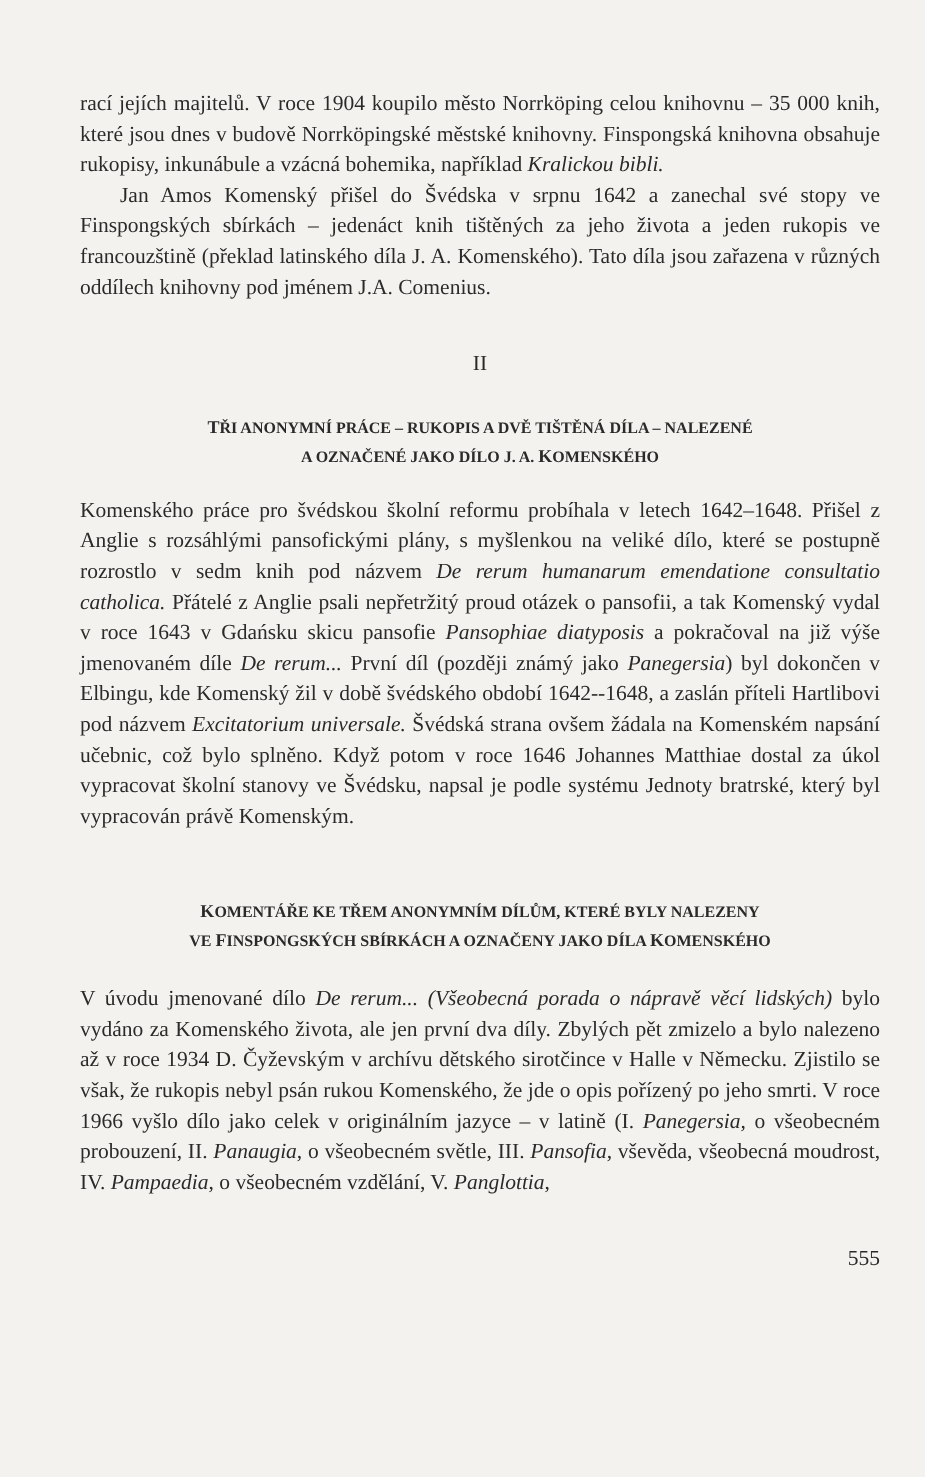rací jejích majitelů. V roce 1904 koupilo město Norrköping celou knihovnu – 35 000 knih, které jsou dnes v budově Norrköpingské městské knihovny. Finspongská knihovna obsahuje rukopisy, inkunábule a vzácná bohemika, například Kralickou bibli.
Jan Amos Komenský přišel do Švédska v srpnu 1642 a zanechal své stopy ve Finspongských sbírkách – jedenáct knih tištěných za jeho života a jeden rukopis ve francouzštině (překlad latinského díla J. A. Komenského). Tato díla jsou zařazena v různých oddílech knihovny pod jménem J.A. Comenius.
II
TŘI ANONYMNÍ PRÁCE – RUKOPIS A DVĚ TIŠTĚNÁ DÍLA – NALEZENÉ
A OZNAČENÉ JAKO DÍLO J. A. KOMENSKÉHO
Komenského práce pro švédskou školní reformu probíhala v letech 1642–1648. Přišel z Anglie s rozsáhlými pansofickými plány, s myšlenkou na veliké dílo, které se postupně rozrostlo v sedm knih pod názvem De rerum humanarum emendatione consultatio catholica. Přátelé z Anglie psali nepřetržitý proud otázek o pansofii, a tak Komenský vydal v roce 1643 v Gdańsku skicu pansofie Pansophiae diatyposis a pokračoval na již výše jmenovaném díle De rerum... První díl (později známý jako Panegersia) byl dokončen v Elbingu, kde Komenský žil v době švédského období 1642--1648, a zaslán příteli Hartlibovi pod názvem Excitatorium universale. Švédská strana ovšem žádala na Komenském napsání učebnic, což bylo splněno. Když potom v roce 1646 Johannes Matthiae dostal za úkol vypracovat školní stanovy ve Švédsku, napsal je podle systému Jednoty bratrské, který byl vypracován právě Komenským.
KOMENTÁŘE KE TŘEM ANONYMNÍM DÍLŮM, KTERÉ BYLY NALEZENY
VE FINSPONGSKÝCH SBÍRKÁCH A OZNAČENY JAKO DÍLA KOMENSKÉHO
V úvodu jmenované dílo De rerum... (Všeobecná porada o nápravě věcí lidských) bylo vydáno za Komenského života, ale jen první dva díly. Zbylých pět zmizelo a bylo nalezeno až v roce 1934 D. Čyževským v archívu dětského sirotčince v Halle v Německu. Zjistilo se však, že rukopis nebyl psán rukou Komenského, že jde o opis pořízený po jeho smrti. V roce 1966 vyšlo dílo jako celek v originálním jazyce – v latině (I. Panegersia, o všeobecném probouzení, II. Panaugia, o všeobecném světle, III. Pansofia, vševěda, všeobecná moudrost, IV. Pampaedia, o všeobecném vzdělání, V. Panglottia,
555